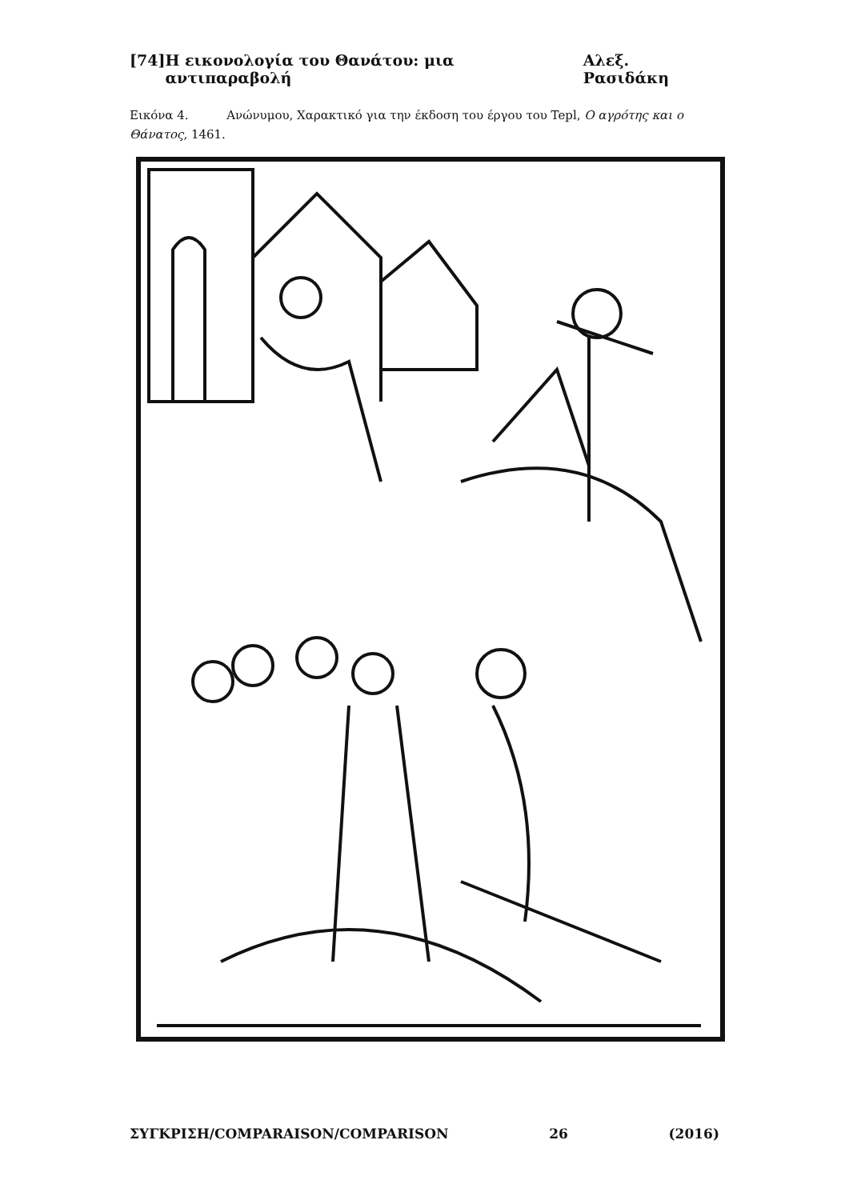[74] Η εικονολογία του Θανάτου: μια αντιπαραβολή Αλεξ. Ρασιδάκη
Εικόνα 4. Ανώνυμου, Χαρακτικό για την έκδοση του έργου του Tepl, Ο αγρότης και ο Θάνατος, 1461.
ΣΥΓΚΡΙΣΗ/COMPARAISON/COMPARISON 26 (2016)